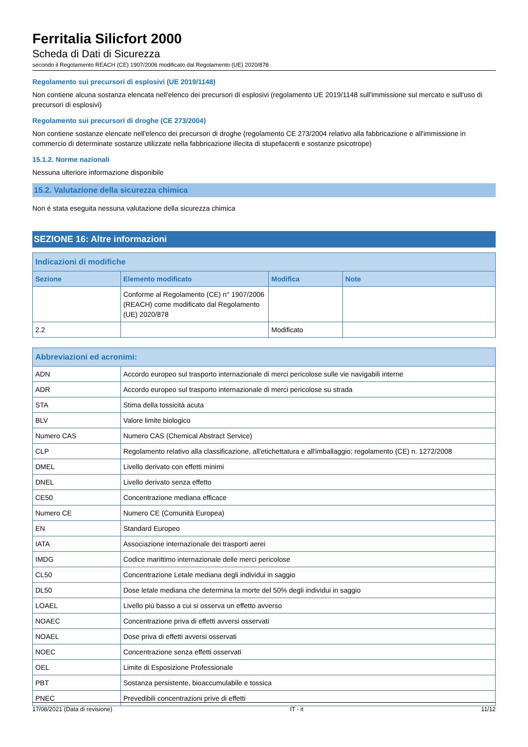Ferritalia Silicfort 2000
Scheda di Dati di Sicurezza
secondo il Regolamento REACH (CE) 1907/2006 modificato dal Regolamento (UE) 2020/878
Regolamento sui precursori di esplosivi (UE 2019/1148)
Non contiene alcuna sostanza elencata nell'elenco dei precursori di esplosivi (regolamento UE 2019/1148 sull'immissione sul mercato e sull'uso di precursori di esplosivi)
Regolamento sui precursori di droghe (CE 273/2004)
Non contiene sostanze elencate nell'elenco dei precursori di droghe (regolamento CE 273/2004 relativo alla fabbricazione e all'immissione in commercio di determinate sostanze utilizzate nella fabbricazione illecita di stupefacenti e sostanze psicotrope)
15.1.2. Norme nazionali
Nessuna ulteriore informazione disponibile
15.2. Valutazione della sicurezza chimica
Non é stata eseguita nessuna valutazione della sicurezza chimica
SEZIONE 16: Altre informazioni
| Indicazioni di modifiche | | | |
| --- | --- | --- | --- |
| Sezione | Elemento modificato | Modifica | Note |
| | Conforme al Regolamento (CE) n° 1907/2006 (REACH) come modificato dal Regolamento (UE) 2020/878 | | |
| 2.2 | | Modificato | |
| Abbreviazioni ed acronimi: | |
| --- | --- |
| ADN | Accordo europeo sul trasporto internazionale di merci pericolose sulle vie navigabili interne |
| ADR | Accordo europeo sul trasporto internazionale di merci pericolose su strada |
| STA | Stima della tossicità acuta |
| BLV | Valore limite biologico |
| Numero CAS | Numero CAS (Chemical Abstract Service) |
| CLP | Regolamento relativo alla classificazione, all'etichettatura e all'imballaggio; regolamento (CE) n. 1272/2008 |
| DMEL | Livello derivato con effetti minimi |
| DNEL | Livello derivato senza effetto |
| CE50 | Concentrazione mediana efficace |
| Numero CE | Numero CE (Comunità Europea) |
| EN | Standard Europeo |
| IATA | Associazione internazionale dei trasporti aerei |
| IMDG | Codice marittimo internazionale delle merci pericolose |
| CL50 | Concentrazione Letale mediana degli individui in saggio |
| DL50 | Dose letale mediana che determina la morte del 50% degli individui in saggio |
| LOAEL | Livello più basso a cui si osserva un effetto avverso |
| NOAEC | Concentrazione priva di effetti avversi osservati |
| NOAEL | Dose priva di effetti avversi osservati |
| NOEC | Concentrazione senza effetti osservati |
| OEL | Limite di Esposizione Professionale |
| PBT | Sostanza persistente, bioaccumulabile e tossica |
| PNEC | Prevedibili concentrazioni prive di effetti |
17/08/2021 (Data di revisione) IT - it 11/12